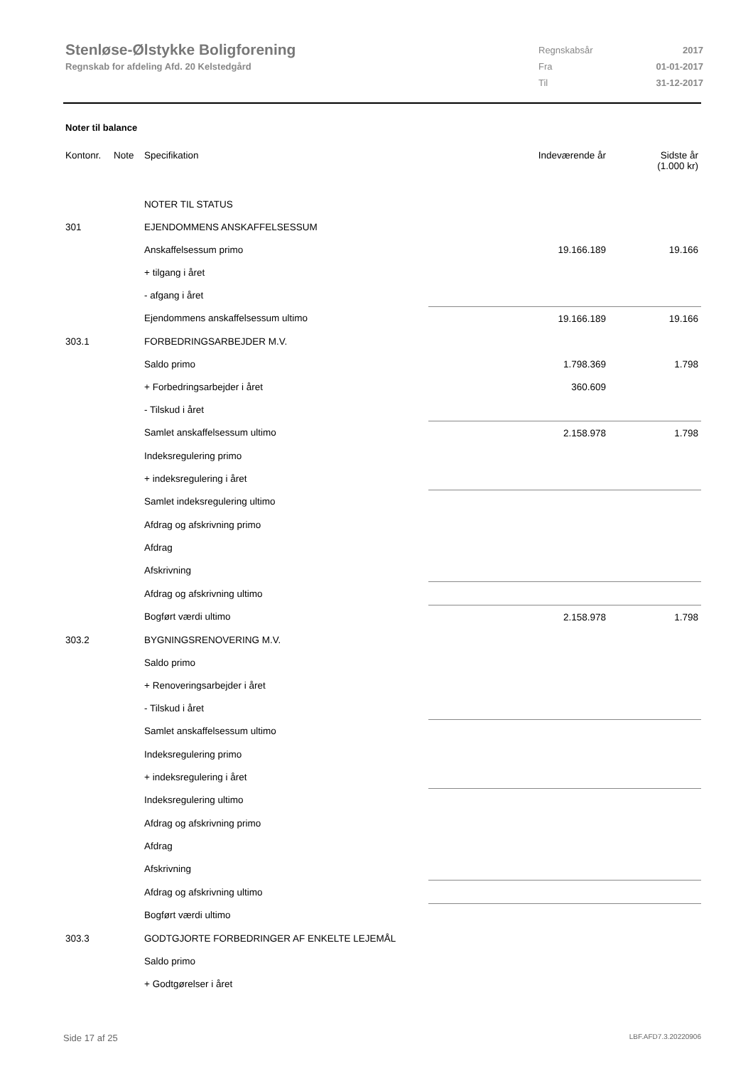Stenløse-Ølstykke Boligforening
Regnskab for afdeling Afd. 20 Kelstedgård
| Regnskabsår | 2017 |
| Fra | 01-01-2017 |
| Til | 31-12-2017 |
Noter til balance
| Kontonr. | Note | Specifikation | Indeværende år | Sidste år (1.000 kr) |
| --- | --- | --- | --- | --- |
| | | NOTER TIL STATUS | | |
| 301 | | EJENDOMMENS ANSKAFFELSESSUM | | |
| | | Anskaffelsessum primo | 19.166.189 | 19.166 |
| | | + tilgang i året | | |
| | | - afgang i året | | |
| | | Ejendommens anskaffelsessum ultimo | 19.166.189 | 19.166 |
| 303.1 | | FORBEDRINGSARBEJDER M.V. | | |
| | | Saldo primo | 1.798.369 | 1.798 |
| | | + Forbedringsarbejder i året | 360.609 | |
| | | - Tilskud i året | | |
| | | Samlet anskaffelsessum ultimo | 2.158.978 | 1.798 |
| | | Indeksregulering primo | | |
| | | + indeksregulering i året | | |
| | | Samlet indeksregulering ultimo | | |
| | | Afdrag og afskrivning primo | | |
| | | Afdrag | | |
| | | Afskrivning | | |
| | | Afdrag og afskrivning ultimo | | |
| | | Bogført værdi ultimo | 2.158.978 | 1.798 |
| 303.2 | | BYGNINGSRENOVERING M.V. | | |
| | | Saldo primo | | |
| | | + Renoveringsarbejder i året | | |
| | | - Tilskud i året | | |
| | | Samlet anskaffelsessum ultimo | | |
| | | Indeksregulering primo | | |
| | | + indeksregulering i året | | |
| | | Indeksregulering ultimo | | |
| | | Afdrag og afskrivning primo | | |
| | | Afdrag | | |
| | | Afskrivning | | |
| | | Afdrag og afskrivning ultimo | | |
| | | Bogført værdi ultimo | | |
| 303.3 | | GODTGJORTE FORBEDRINGER AF ENKELTE LEJEMÅL | | |
| | | Saldo primo | | |
| | | + Godtgørelser i året | | |
Side 17 af 25 LBF.AFD7.3.20220906